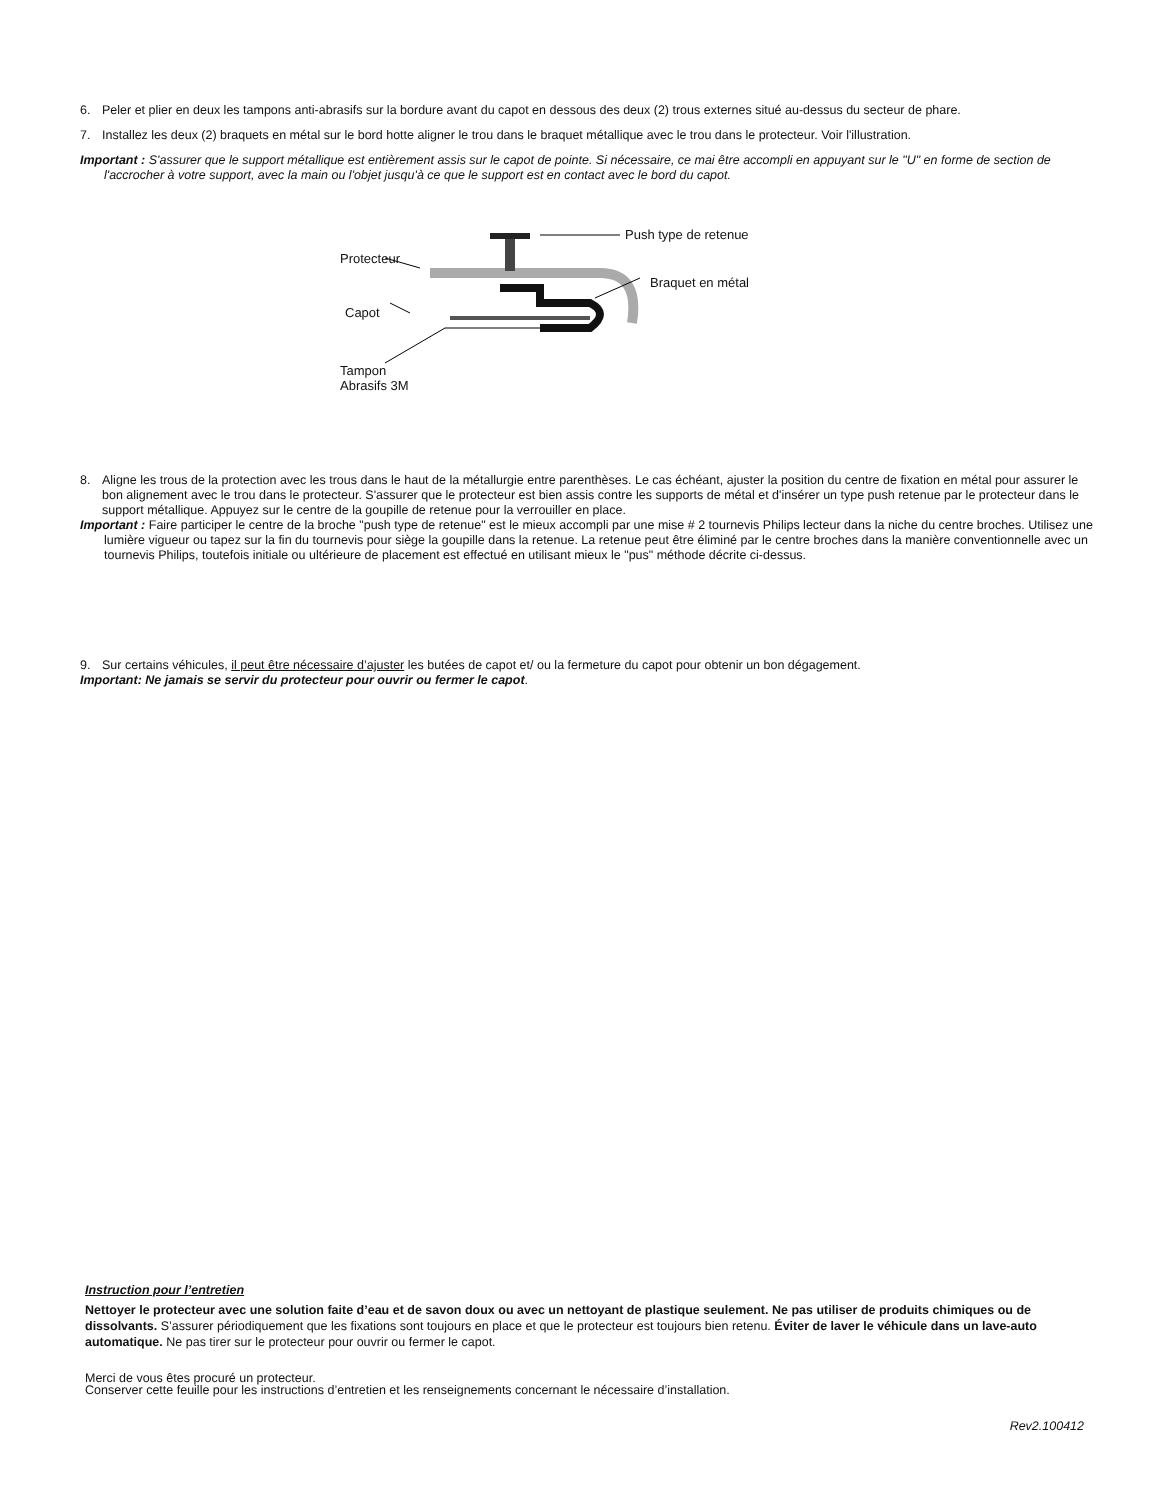6. Peler et plier en deux les tampons anti-abrasifs sur la bordure avant du capot en dessous des deux (2) trous externes situé au-dessus du secteur de phare.
7. Installez les deux (2) braquets en métal sur le bord hotte aligner le trou dans le braquet métallique avec le trou dans le protecteur. Voir l'illustration.
Important : S'assurer que le support métallique est entièrement assis sur le capot de pointe. Si nécessaire, ce mai être accompli en appuyant sur le "U" en forme de section de l'accrocher à votre support, avec la main ou l'objet jusqu'à ce que le support est en contact avec le bord du capot.
Push type de retenue
Protecteur
Braquet en métal
Capot
Tampon
Abrasifs 3M
8. Aligne les trous de la protection avec les trous dans le haut de la métallurgie entre parenthèses. Le cas échéant, ajuster la position du centre de fixation en métal pour assurer le bon alignement avec le trou dans le protecteur. S'assurer que le protecteur est bien assis contre les supports de métal et d'insérer un type push retenue par le protecteur dans le support métallique. Appuyez sur le centre de la goupille de retenue pour la verrouiller en place.
Important : Faire participer le centre de la broche "push type de retenue" est le mieux accompli par une mise # 2 tournevis Philips lecteur dans la niche du centre broches. Utilisez une lumière vigueur ou tapez sur la fin du tournevis pour siège la goupille dans la retenue. La retenue peut être éliminé par le centre broches dans la manière conventionnelle avec un tournevis Philips, toutefois initiale ou ultérieure de placement est effectué en utilisant mieux le "pus" méthode décrite ci-dessus.
9. Sur certains véhicules, il peut être nécessaire d’ajuster les butées de capot et/ ou la fermeture du capot pour obtenir un bon dégagement.
Important: Ne jamais se servir du protecteur pour ouvrir ou fermer le capot.
Instruction pour l’entretien
Nettoyer le protecteur avec une solution faite d’eau et de savon doux ou avec un nettoyant de plastique seulement. Ne pas utiliser de produits chimiques ou de dissolvants. S’assurer périodiquement que les fixations sont toujours en place et que le protecteur est toujours bien retenu. Éviter de laver le véhicule dans un lave-auto automatique. Ne pas tirer sur le protecteur pour ouvrir ou fermer le capot.
Merci de vous êtes procuré un protecteur.
Conserver cette feuille pour les instructions d’entretien et les renseignements concernant le nécessaire d’installation.
Rev2.100412